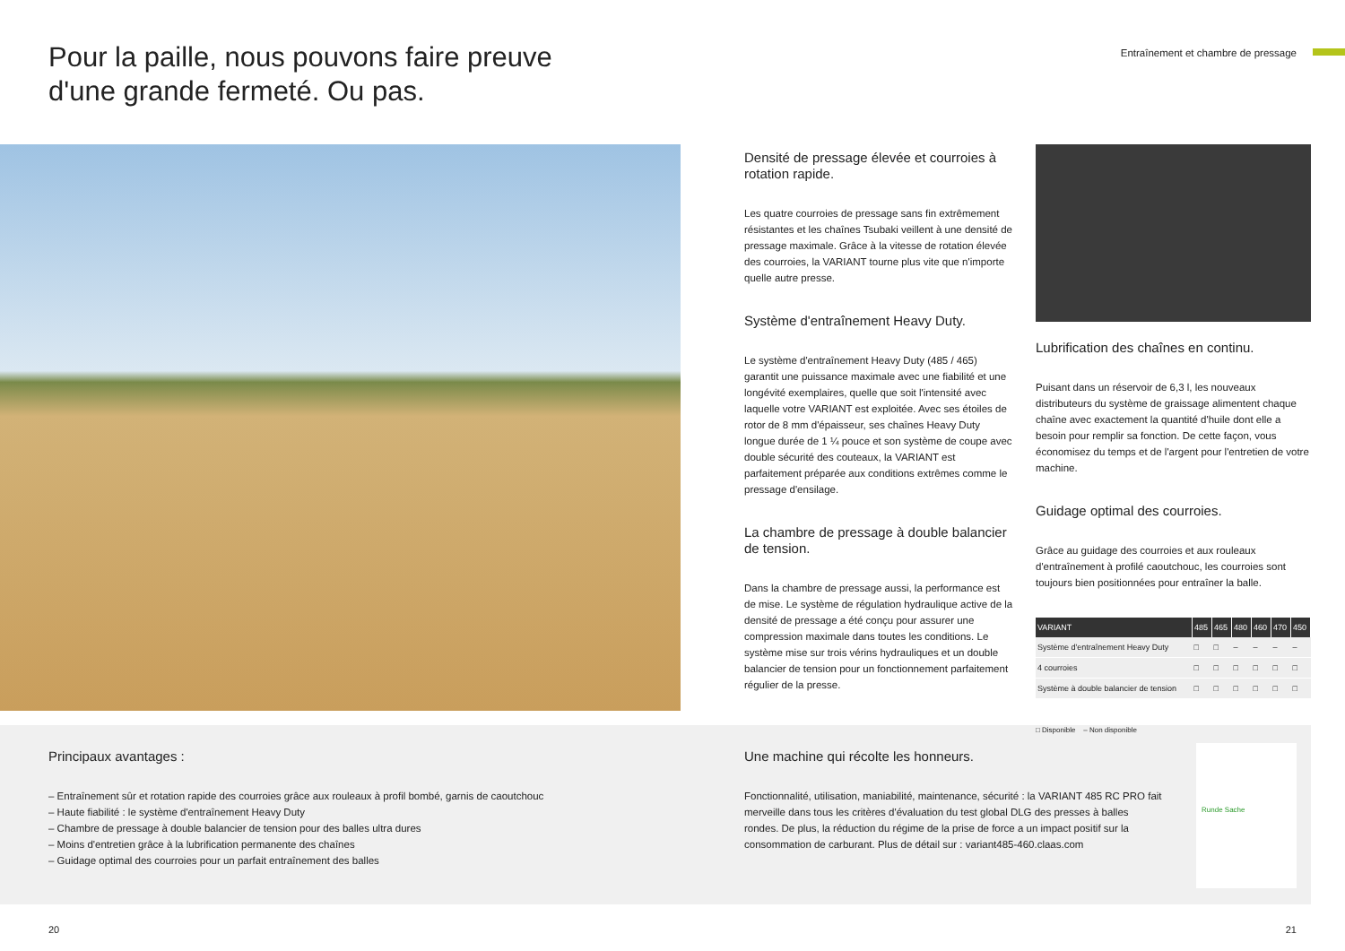Pour la paille, nous pouvons faire preuve d'une grande fermeté. Ou pas.
Entraînement et chambre de pressage
Densité de pressage élevée et courroies à rotation rapide.
Les quatre courroies de pressage sans fin extrêmement résistantes et les chaînes Tsubaki veillent à une densité de pressage maximale. Grâce à la vitesse de rotation élevée des courroies, la VARIANT tourne plus vite que n'importe quelle autre presse.
Système d'entraînement Heavy Duty.
Le système d'entraînement Heavy Duty (485 / 465) garantit une puissance maximale avec une fiabilité et une longévité exemplaires, quelle que soit l'intensité avec laquelle votre VARIANT est exploitée. Avec ses étoiles de rotor de 8 mm d'épaisseur, ses chaînes Heavy Duty longue durée de 1 ¼ pouce et son système de coupe avec double sécurité des couteaux, la VARIANT est parfaitement préparée aux conditions extrêmes comme le pressage d'ensilage.
La chambre de pressage à double balancier de tension.
Dans la chambre de pressage aussi, la performance est de mise. Le système de régulation hydraulique active de la densité de pressage a été conçu pour assurer une compression maximale dans toutes les conditions. Le système mise sur trois vérins hydrauliques et un double balancier de tension pour un fonctionnement parfaitement régulier de la presse.
Lubrification des chaînes en continu.
Puisant dans un réservoir de 6,3 l, les nouveaux distributeurs du système de graissage alimentent chaque chaîne avec exactement la quantité d'huile dont elle a besoin pour remplir sa fonction. De cette façon, vous économisez du temps et de l'argent pour l'entretien de votre machine.
Guidage optimal des courroies.
Grâce au guidage des courroies et aux rouleaux d'entraînement à profilé caoutchouc, les courroies sont toujours bien positionnées pour entraîner la balle.
| VARIANT | 485 | 465 | 480 | 460 | 470 | 450 |
| --- | --- | --- | --- | --- | --- | --- |
| Système d'entraînement Heavy Duty | □ | □ | – | – | – | – |
| 4 courroies | □ | □ | □ | □ | □ | □ |
| Système à double balancier de tension | □ | □ | □ | □ | □ | □ |
□ Disponible – Non disponible
Principaux avantages :
– Entraînement sûr et rotation rapide des courroies grâce aux rouleaux à profil bombé, garnis de caoutchouc
– Haute fiabilité : le système d'entraînement Heavy Duty
– Chambre de pressage à double balancier de tension pour des balles ultra dures
– Moins d'entretien grâce à la lubrification permanente des chaînes
– Guidage optimal des courroies pour un parfait entraînement des balles
Une machine qui récolte les honneurs.
Fonctionnalité, utilisation, maniabilité, maintenance, sécurité : la VARIANT 485 RC PRO fait merveille dans tous les critères d'évaluation du test global DLG des presses à balles rondes. De plus, la réduction du régime de la prise de force a un impact positif sur la consommation de carburant. Plus de détail sur : variant485-460.claas.com
Runde Sache
20 21